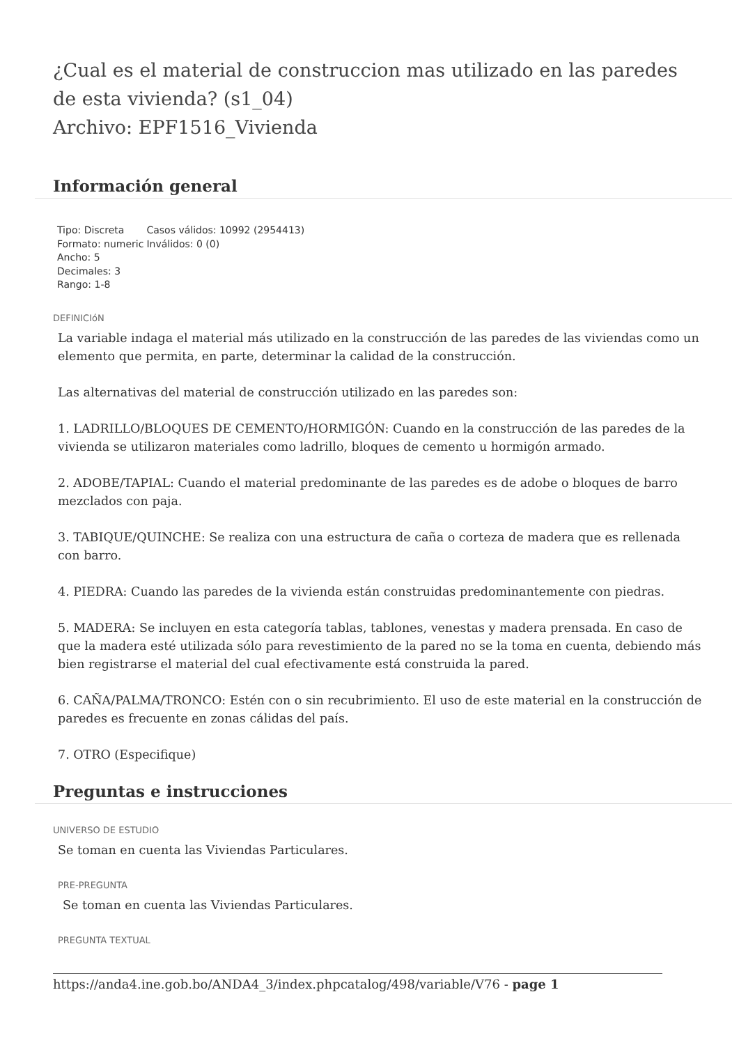¿Cual es el material de construccion mas utilizado en las paredes de esta vivienda? (s1_04)
Archivo: EPF1516_Vivienda
Información general
| Tipo: Discreta Formato: numeric Ancho: 5 Decimales: 3 Rango: 1-8 | Casos válidos: 10992 (2954413) Inválidos: 0 (0) |
DEFINICIóN
La variable indaga el material más utilizado en la construcción de las paredes de las viviendas como un elemento que permita, en parte, determinar la calidad de la construcción.
Las alternativas del material de construcción utilizado en las paredes son:
1. LADRILLO/BLOQUES DE CEMENTO/HORMIGÓN: Cuando en la construcción de las paredes de la vivienda se utilizaron materiales como ladrillo, bloques de cemento u hormigón armado.
2. ADOBE/TAPIAL: Cuando el material predominante de las paredes es de adobe o bloques de barro mezclados con paja.
3. TABIQUE/QUINCHE: Se realiza con una estructura de caña o corteza de madera que es rellenada con barro.
4. PIEDRA: Cuando las paredes de la vivienda están construidas predominantemente con piedras.
5. MADERA: Se incluyen en esta categoría tablas, tablones, venestas y madera prensada. En caso de que la madera esté utilizada sólo para revestimiento de la pared no se la toma en cuenta, debiendo más bien registrarse el material del cual efectivamente está construida la pared.
6. CAÑA/PALMA/TRONCO: Estén con o sin recubrimiento. El uso de este material en la construcción de paredes es frecuente en zonas cálidas del país.
7. OTRO (Especifique)
Preguntas e instrucciones
UNIVERSO DE ESTUDIO
Se toman en cuenta las Viviendas Particulares.
PRE-PREGUNTA
Se toman en cuenta las Viviendas Particulares.
PREGUNTA TEXTUAL
https://anda4.ine.gob.bo/ANDA4_3/index.phpcatalog/498/variable/V76 - page 1